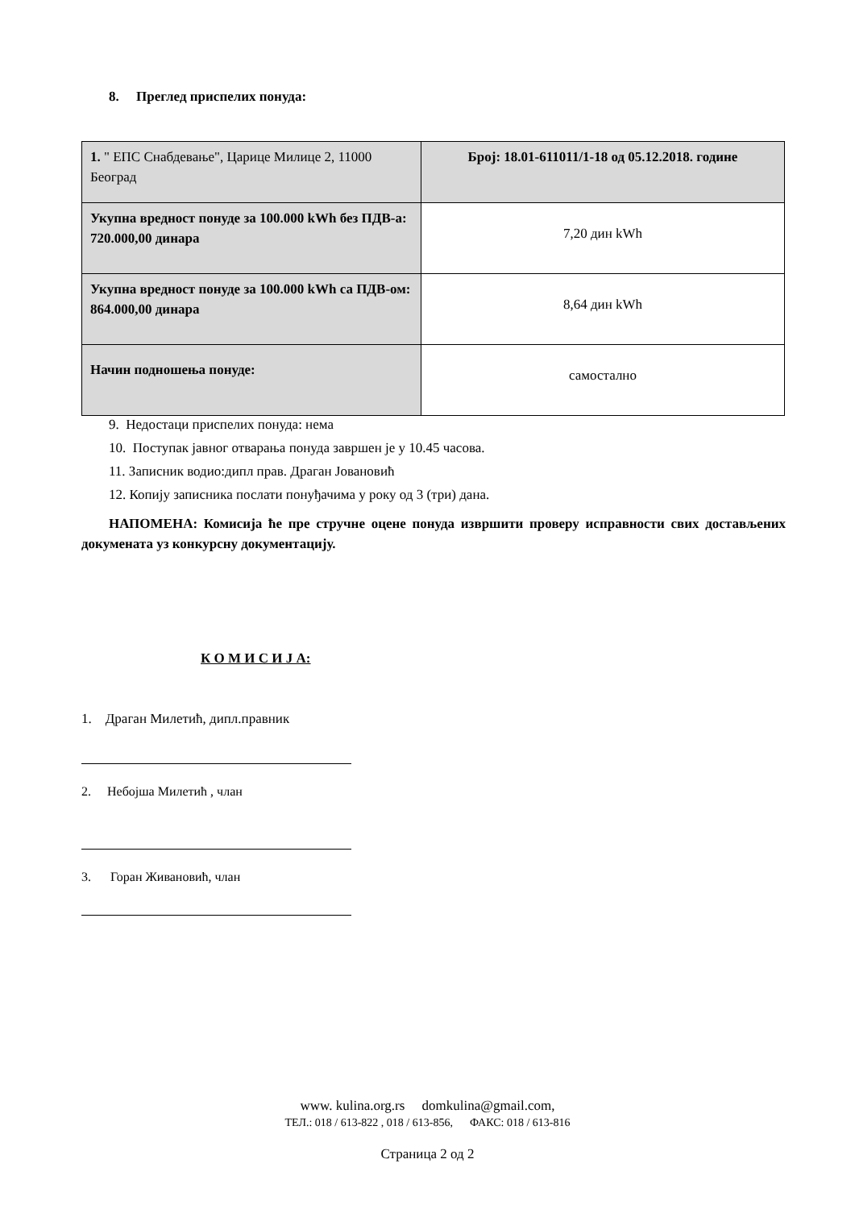8. Преглед приспелих понуда:
| 1. " ЕПС Снабдевање", Царице Милице 2, 11000 Београд | Број: 18.01-611011/1-18 од 05.12.2018. године |
| Укупна вредност понуде за 100.000 kWh без ПДВ-а: 720.000,00 динара | 7,20 дин kWh |
| Укупна вредност понуде за 100.000 kWh са ПДВ-ом: 864.000,00 динара | 8,64 дин kWh |
| Начин подношења понуде: | самостално |
9. Недостаци приспелих понуда: нема
10. Поступак јавног отварања понуда завршен је у 10.45 часова.
11. Записник водио:дипл прав. Драган Јовановић
12. Копију записника послати понуђачима у року од 3 (три) дана.
НАПОМЕНА: Комисија ће пре стручне оцене понуда извршити проверу исправности свих достављених докумената уз конкурсну документацију.
К О М И С И Ј А:
1. Драган Милетић, дипл.правник
2. Небојша Милетић , члан
3. Горан Живановић, члан
www. kulina.org.rs domkulina@gmail.com,
ТЕЛ.: 018 / 613-822 , 018 / 613-856, ФАКС: 018 / 613-816
Страница 2 од 2